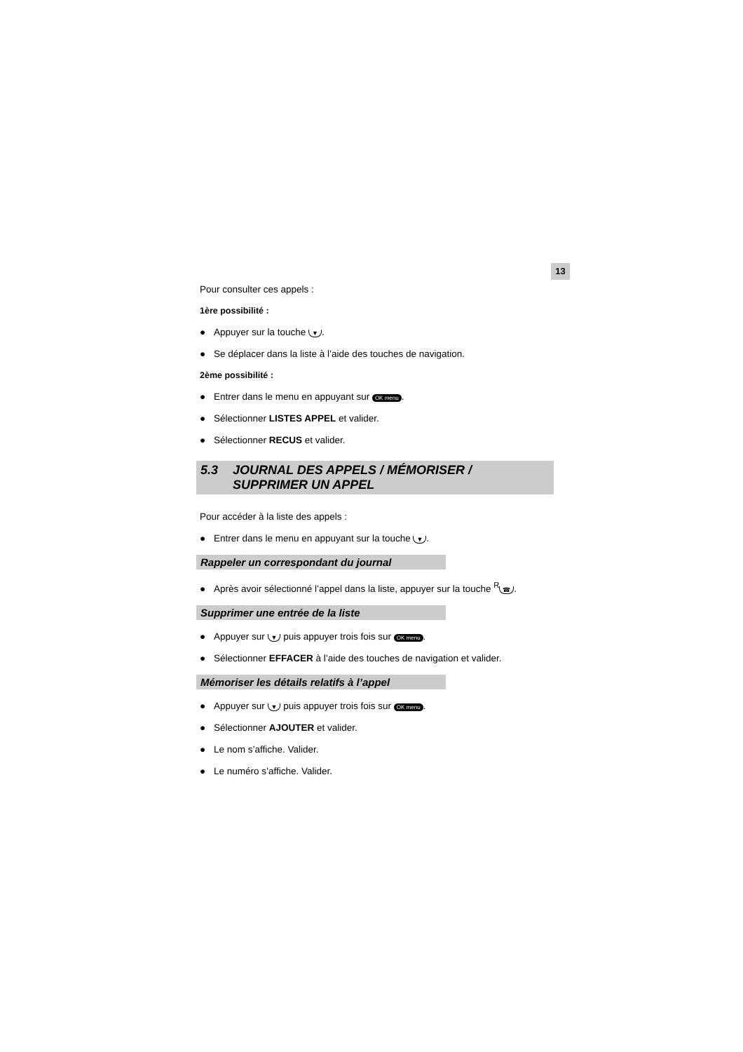13
Pour consulter ces appels :
1ère possibilité :
● Appuyer sur la touche ▼.
● Se déplacer dans la liste à l’aide des touches de navigation.
2ème possibilité :
● Entrer dans le menu en appuyant sur OK menu.
● Sélectionner LISTES APPEL et valider.
● Sélectionner RECUS et valider.
| 5.3 | JOURNAL DES APPELS / MÉMORISER / SUPPRIMER UN APPEL |
Pour accéder à la liste des appels :
● Entrer dans le menu en appuyant sur la touche ▼.
Rappeler un correspondant du journal
● Après avoir sélectionné l’appel dans la liste, appuyer sur la touche <sup>R</sup> ☎.
Supprimer une entrée de la liste
● Appuyer sur ▼ puis appuyer trois fois sur OK menu.
● Sélectionner EFFACER à l’aide des touches de navigation et valider.
Mémoriser les détails relatifs à l’appel
● Appuyer sur ▼ puis appuyer trois fois sur OK menu.
● Sélectionner AJOUTER et valider.
● Le nom s’affiche. Valider.
● Le numéro s’affiche. Valider.